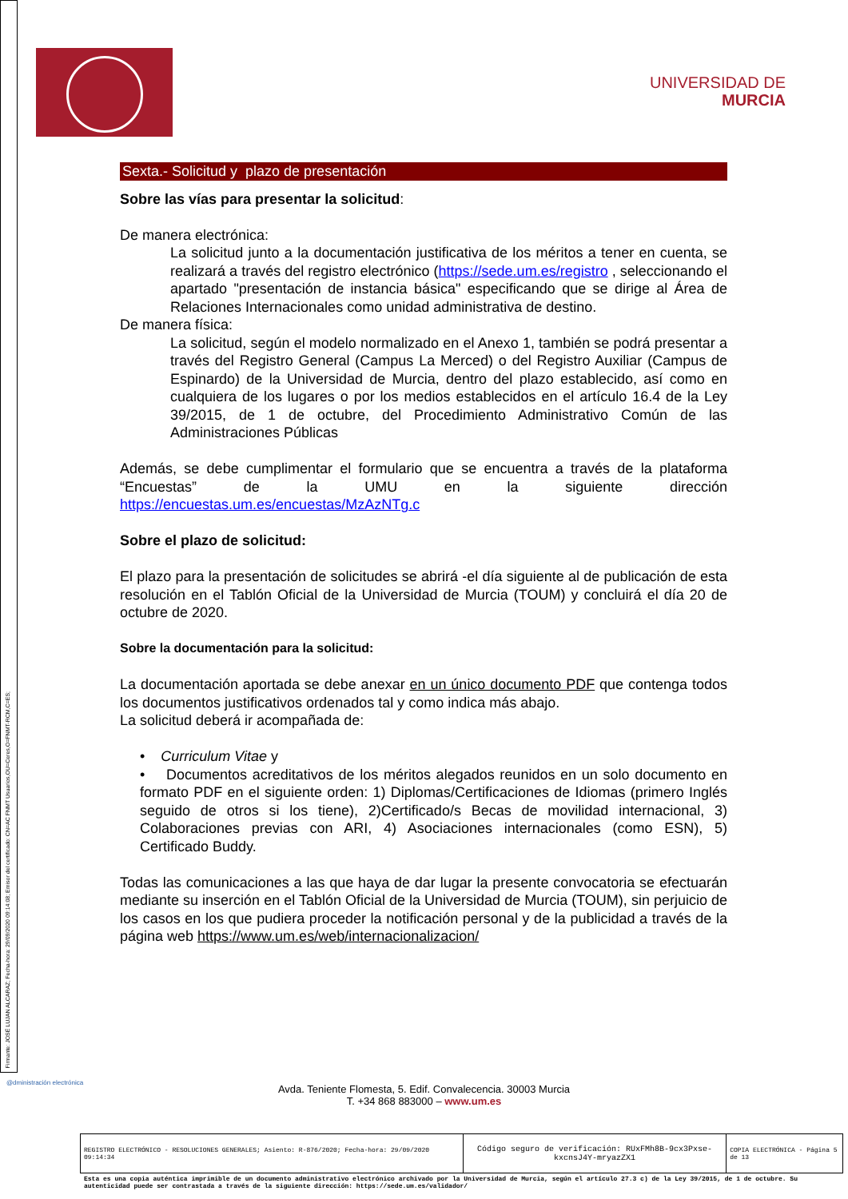Firmante: JOSÉ LUJAN ALCARAZ; Fecha-hora: 29/09/2020 09:14:08; Emisor del certificado: CN=AC FNMT Usuarios,OU=Ceres,O=FNMT-RCM,C=ES;
UNIVERSIDAD DE
MURCIA
Sexta.- Solicitud y plazo de presentación
Sobre las vías para presentar la solicitud:
De manera electrónica:
La solicitud junto a la documentación justificativa de los méritos a tener en cuenta, se realizará a través del registro electrónico (https://sede.um.es/registro , seleccionando el apartado "presentación de instancia básica" especificando que se dirige al Área de Relaciones Internacionales como unidad administrativa de destino.
De manera física:
La solicitud, según el modelo normalizado en el Anexo 1, también se podrá presentar a través del Registro General (Campus La Merced) o del Registro Auxiliar (Campus de Espinardo) de la Universidad de Murcia, dentro del plazo establecido, así como en cualquiera de los lugares o por los medios establecidos en el artículo 16.4 de la Ley 39/2015, de 1 de octubre, del Procedimiento Administrativo Común de las Administraciones Públicas
Además, se debe cumplimentar el formulario que se encuentra a través de la plataforma “Encuestas” de la UMU en la siguiente dirección https://encuestas.um.es/encuestas/MzAzNTg.c
Sobre el plazo de solicitud:
El plazo para la presentación de solicitudes se abrirá -el día siguiente al de publicación de esta resolución en el Tablón Oficial de la Universidad de Murcia (TOUM) y concluirá el día 20 de octubre de 2020.
Sobre la documentación para la solicitud:
La documentación aportada se debe anexar en un único documento PDF que contenga todos los documentos justificativos ordenados tal y como indica más abajo.
La solicitud deberá ir acompañada de:
• Curriculum Vitae y
• Documentos acreditativos de los méritos alegados reunidos en un solo documento en formato PDF en el siguiente orden: 1) Diplomas/Certificaciones de Idiomas (primero Inglés seguido de otros si los tiene), 2)Certificado/s Becas de movilidad internacional, 3) Colaboraciones previas con ARI, 4) Asociaciones internacionales (como ESN), 5) Certificado Buddy.
Todas las comunicaciones a las que haya de dar lugar la presente convocatoria se efectuarán mediante su inserción en el Tablón Oficial de la Universidad de Murcia (TOUM), sin perjuicio de los casos en los que pudiera proceder la notificación personal y de la publicidad a través de la página web https://www.um.es/web/internacionalizacion/
@dministración electrónica
Avda. Teniente Flomesta, 5. Edif. Convalecencia. 30003 Murcia
T. +34 868 883000 – www.um.es
| REGISTRO ELECTRÓNICO - RESOLUCIONES GENERALES; Asiento: R-876/2020; Fecha-hora: 29/09/2020 09:14:34 | Código seguro de verificación: RUxFMh8B-9cx3Pxse-kxcnsJ4Y-mryazZX1 | COPIA ELECTRÓNICA - Página 5 de 13 |
Esta es una copia auténtica imprimible de un documento administrativo electrónico archivado por la Universidad de Murcia, según el artículo 27.3 c) de la Ley 39/2015, de 1 de octubre. Su autenticidad puede ser contrastada a través de la siguiente dirección: https://sede.um.es/validador/